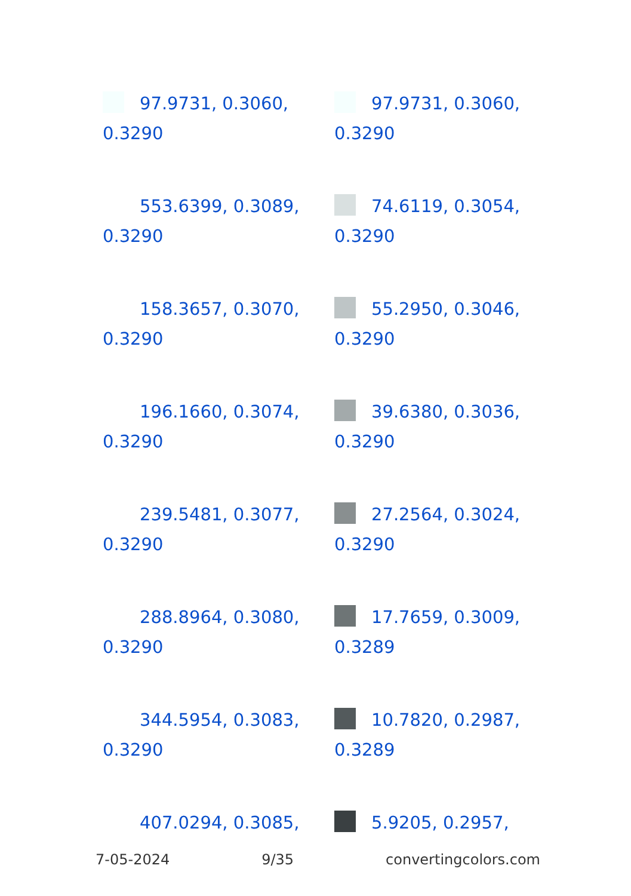97.9731, 0.3060, 0.3290
97.9731, 0.3060, 0.3290
553.6399, 0.3089, 0.3290
74.6119, 0.3054, 0.3290
158.3657, 0.3070, 0.3290
55.2950, 0.3046, 0.3290
196.1660, 0.3074, 0.3290
39.6380, 0.3036, 0.3290
239.5481, 0.3077, 0.3290
27.2564, 0.3024, 0.3290
288.8964, 0.3080, 0.3290
17.7659, 0.3009, 0.3289
344.5954, 0.3083, 0.3290
10.7820, 0.2987, 0.3289
407.0294, 0.3085,
5.9205, 0.2957,
7-05-2024 9/35 convertingcolors.com